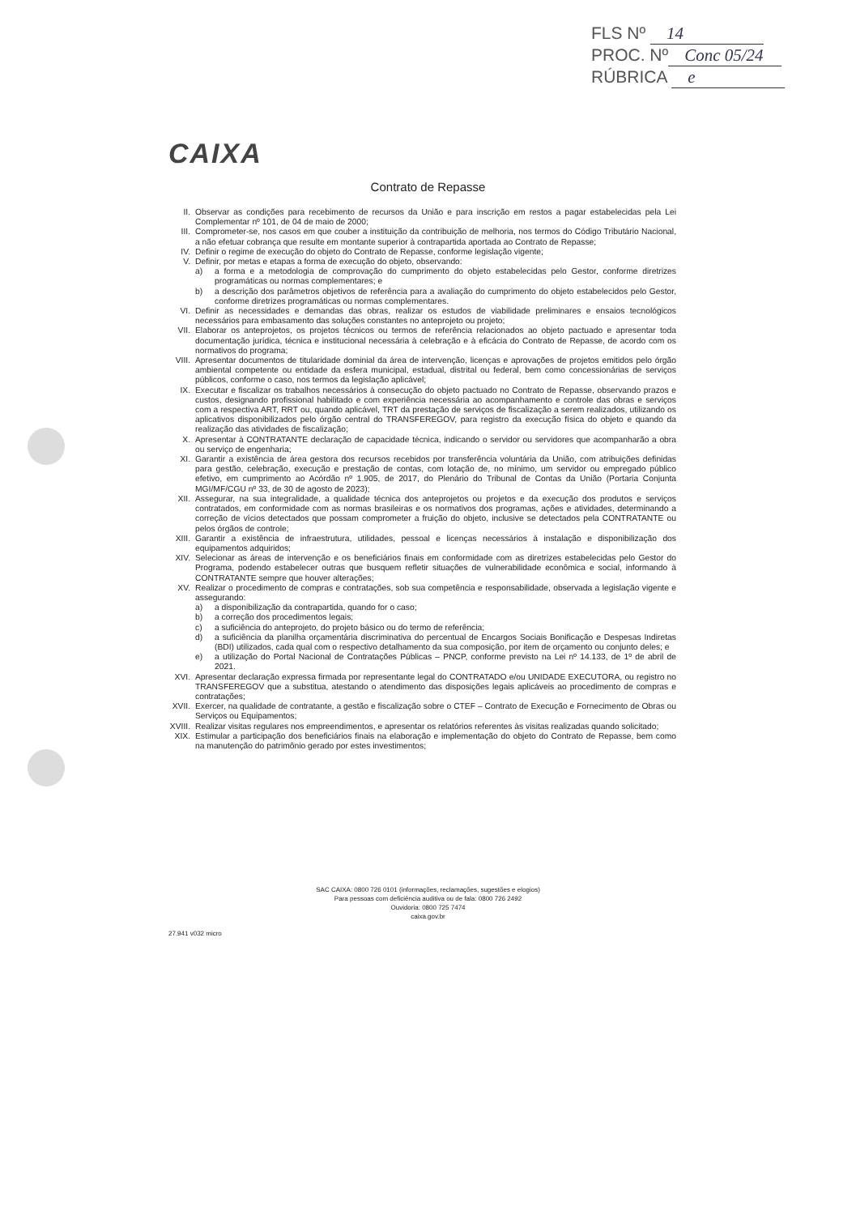FLS Nº 14
PROC. Nº Conc 05/24
RÚBRICA e
CAIXA
Contrato de Repasse
II. Observar as condições para recebimento de recursos da União e para inscrição em restos a pagar estabelecidas pela Lei Complementar nº 101, de 04 de maio de 2000;
III. Comprometer-se, nos casos em que couber a instituição da contribuição de melhoria, nos termos do Código Tributário Nacional, a não efetuar cobrança que resulte em montante superior à contrapartida aportada ao Contrato de Repasse;
IV. Definir o regime de execução do objeto do Contrato de Repasse, conforme legislação vigente;
V. Definir, por metas e etapas a forma de execução do objeto, observando:
a) a forma e a metodologia de comprovação do cumprimento do objeto estabelecidas pelo Gestor, conforme diretrizes programáticas ou normas complementares; e
b) a descrição dos parâmetros objetivos de referência para a avaliação do cumprimento do objeto estabelecidos pelo Gestor, conforme diretrizes programáticas ou normas complementares.
VI. Definir as necessidades e demandas das obras, realizar os estudos de viabilidade preliminares e ensaios tecnológicos necessários para embasamento das soluções constantes no anteprojeto ou projeto;
VII. Elaborar os anteprojetos, os projetos técnicos ou termos de referência relacionados ao objeto pactuado e apresentar toda documentação jurídica, técnica e institucional necessária à celebração e à eficácia do Contrato de Repasse, de acordo com os normativos do programa;
VIII. Apresentar documentos de titularidade dominial da área de intervenção, licenças e aprovações de projetos emitidos pelo órgão ambiental competente ou entidade da esfera municipal, estadual, distrital ou federal, bem como concessionárias de serviços públicos, conforme o caso, nos termos da legislação aplicável;
IX. Executar e fiscalizar os trabalhos necessários à consecução do objeto pactuado no Contrato de Repasse, observando prazos e custos, designando profissional habilitado e com experiência necessária ao acompanhamento e controle das obras e serviços com a respectiva ART, RRT ou, quando aplicável, TRT da prestação de serviços de fiscalização a serem realizados, utilizando os aplicativos disponibilizados pelo órgão central do TRANSFEREGOV, para registro da execução física do objeto e quando da realização das atividades de fiscalização;
X. Apresentar à CONTRATANTE declaração de capacidade técnica, indicando o servidor ou servidores que acompanharão a obra ou serviço de engenharia;
XI. Garantir a existência de área gestora dos recursos recebidos por transferência voluntária da União, com atribuições definidas para gestão, celebração, execução e prestação de contas, com lotação de, no mínimo, um servidor ou empregado público efetivo, em cumprimento ao Acórdão nº 1.905, de 2017, do Plenário do Tribunal de Contas da União (Portaria Conjunta MGI/MF/CGU nº 33, de 30 de agosto de 2023);
XII. Assegurar, na sua integralidade, a qualidade técnica dos anteprojetos ou projetos e da execução dos produtos e serviços contratados, em conformidade com as normas brasileiras e os normativos dos programas, ações e atividades, determinando a correção de vícios detectados que possam comprometer a fruição do objeto, inclusive se detectados pela CONTRATANTE ou pelos órgãos de controle;
XIII. Garantir a existência de infraestrutura, utilidades, pessoal e licenças necessários à instalação e disponibilização dos equipamentos adquiridos;
XIV. Selecionar as áreas de intervenção e os beneficiários finais em conformidade com as diretrizes estabelecidas pelo Gestor do Programa, podendo estabelecer outras que busquem refletir situações de vulnerabilidade econômica e social, informando à CONTRATANTE sempre que houver alterações;
XV. Realizar o procedimento de compras e contratações, sob sua competência e responsabilidade, observada a legislação vigente e assegurando:
a) a disponibilização da contrapartida, quando for o caso;
b) a correção dos procedimentos legais;
c) a suficiência do anteprojeto, do projeto básico ou do termo de referência;
d) a suficiência da planilha orçamentária discriminativa do percentual de Encargos Sociais Bonificação e Despesas Indiretas (BDI) utilizados, cada qual com o respectivo detalhamento da sua composição, por item de orçamento ou conjunto deles; e
e) a utilização do Portal Nacional de Contratações Públicas – PNCP, conforme previsto na Lei nº 14.133, de 1º de abril de 2021.
XVI. Apresentar declaração expressa firmada por representante legal do CONTRATADO e/ou UNIDADE EXECUTORA, ou registro no TRANSFEREGOV que a substitua, atestando o atendimento das disposições legais aplicáveis ao procedimento de compras e contratações;
XVII. Exercer, na qualidade de contratante, a gestão e fiscalização sobre o CTEF – Contrato de Execução e Fornecimento de Obras ou Serviços ou Equipamentos;
XVIII. Realizar visitas regulares nos empreendimentos, e apresentar os relatórios referentes às visitas realizadas quando solicitado;
XIX. Estimular a participação dos beneficiários finais na elaboração e implementação do objeto do Contrato de Repasse, bem como na manutenção do patrimônio gerado por estes investimentos;
SAC CAIXA: 0800 726 0101 (informações, reclamações, sugestões e elogios)
Para pessoas com deficiência auditiva ou de fala: 0800 726 2492
Ouvidoria: 0800 725 7474
caixa.gov.br
27.941 v032 micro